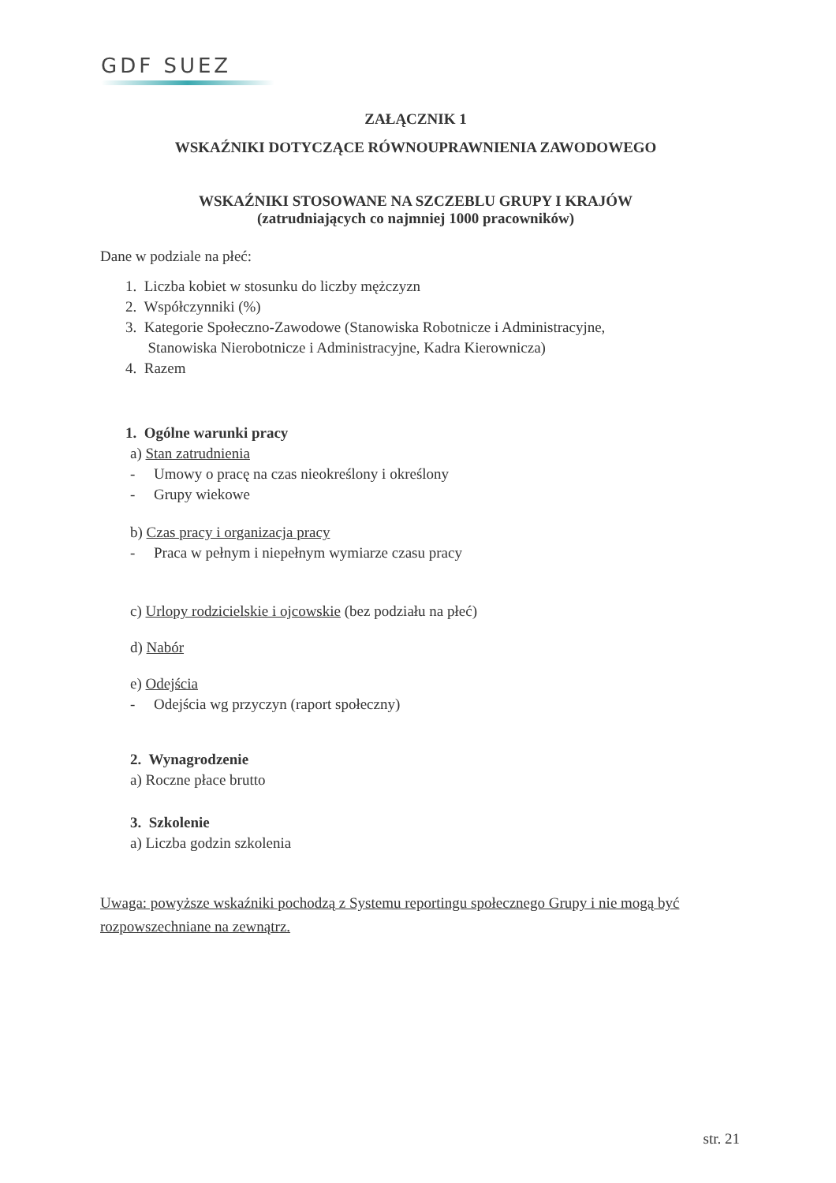GDF SUEZ
ZAŁĄCZNIK 1
WSKAŹNIKI DOTYCZĄCE RÓWNOUPRAWNIENIA ZAWODOWEGO
WSKAŹNIKI STOSOWANE NA SZCZEBLU GRUPY I KRAJÓW
(zatrudniających co najmniej 1000 pracowników)
Dane w podziale na płeć:
1. Liczba kobiet w stosunku do liczby mężczyzn
2. Współczynniki (%)
3. Kategorie Społeczno-Zawodowe (Stanowiska Robotnicze i Administracyjne,
Stanowiska Nierobotnicze i Administracyjne, Kadra Kierownicza)
4. Razem
1. Ogólne warunki pracy
a) Stan zatrudnienia
- Umowy o pracę na czas nieokreślony i określony
- Grupy wiekowe
b) Czas pracy i organizacja pracy
- Praca w pełnym i niepełnym wymiarze czasu pracy
c) Urlopy rodzicielskie i ojcowskie (bez podziału na płeć)
d) Nabór
e) Odejścia
- Odejścia wg przyczyn (raport społeczny)
2. Wynagrodzenie
a) Roczne płace brutto
3. Szkolenie
a) Liczba godzin szkolenia
Uwaga: powyższe wskaźniki pochodzą z Systemu reportingu społecznego Grupy i nie mogą być rozpowszechniane na zewnątrz.
str. 21